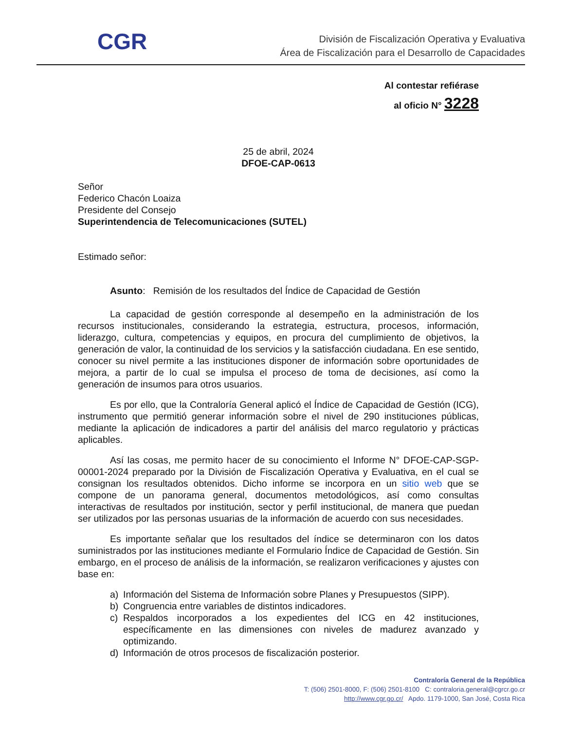CGR
División de Fiscalización Operativa y Evaluativa
Área de Fiscalización para el Desarrollo de Capacidades
Al contestar refiérase
al oficio N° 3228
25 de abril, 2024
DFOE-CAP-0613
Señor
Federico Chacón Loaiza
Presidente del Consejo
Superintendencia de Telecomunicaciones (SUTEL)
Estimado señor:
Asunto: Remisión de los resultados del Índice de Capacidad de Gestión
La capacidad de gestión corresponde al desempeño en la administración de los recursos institucionales, considerando la estrategia, estructura, procesos, información, liderazgo, cultura, competencias y equipos, en procura del cumplimiento de objetivos, la generación de valor, la continuidad de los servicios y la satisfacción ciudadana. En ese sentido, conocer su nivel permite a las instituciones disponer de información sobre oportunidades de mejora, a partir de lo cual se impulsa el proceso de toma de decisiones, así como la generación de insumos para otros usuarios.
Es por ello, que la Contraloría General aplicó el Índice de Capacidad de Gestión (ICG), instrumento que permitió generar información sobre el nivel de 290 instituciones públicas, mediante la aplicación de indicadores a partir del análisis del marco regulatorio y prácticas aplicables.
Así las cosas, me permito hacer de su conocimiento el Informe N° DFOE-CAP-SGP-00001-2024 preparado por la División de Fiscalización Operativa y Evaluativa, en el cual se consignan los resultados obtenidos. Dicho informe se incorpora en un sitio web que se compone de un panorama general, documentos metodológicos, así como consultas interactivas de resultados por institución, sector y perfil institucional, de manera que puedan ser utilizados por las personas usuarias de la información de acuerdo con sus necesidades.
Es importante señalar que los resultados del índice se determinaron con los datos suministrados por las instituciones mediante el Formulario Índice de Capacidad de Gestión. Sin embargo, en el proceso de análisis de la información, se realizaron verificaciones y ajustes con base en:
a) Información del Sistema de Información sobre Planes y Presupuestos (SIPP).
b) Congruencia entre variables de distintos indicadores.
c) Respaldos incorporados a los expedientes del ICG en 42 instituciones, específicamente en las dimensiones con niveles de madurez avanzado y optimizando.
d) Información de otros procesos de fiscalización posterior.
Contraloría General de la República
T: (506) 2501-8000, F: (506) 2501-8100 C: contraloria.general@cgrcr.go.cr
http://www.cgr.go.cr/ Apdo. 1179-1000, San José, Costa Rica